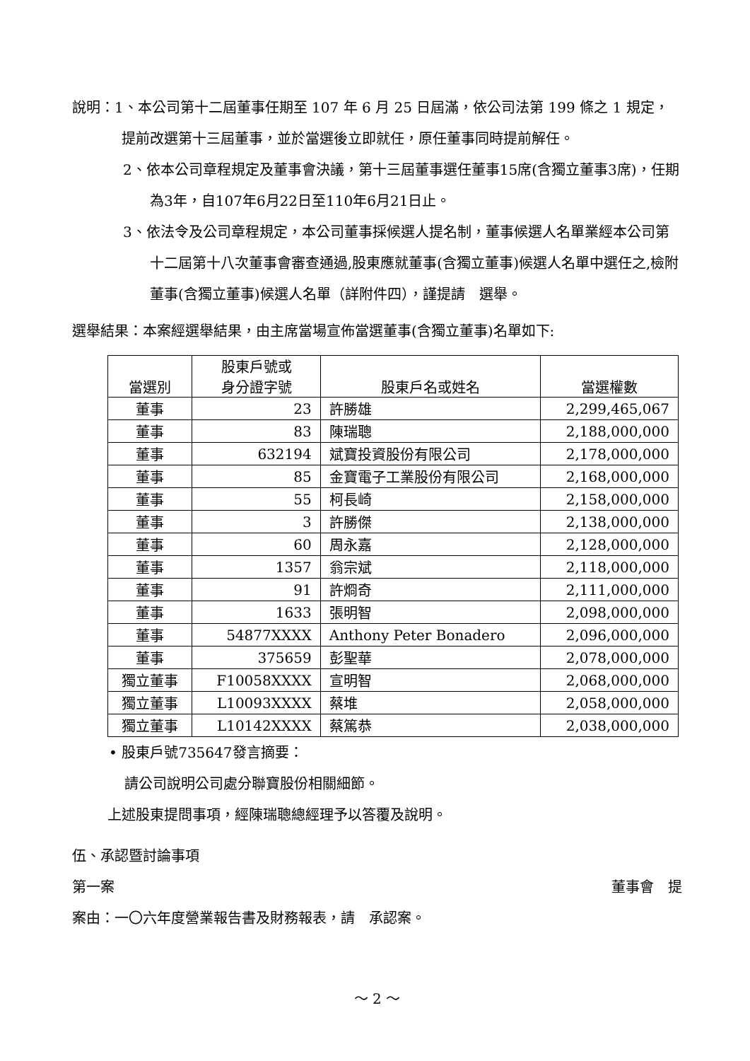說明：1、本公司第十二屆董事任期至 107 年 6 月 25 日屆滿，依公司法第 199 條之 1 規定，提前改選第十三屆董事，並於當選後立即就任，原任董事同時提前解任。
2、依本公司章程規定及董事會決議，第十三屆董事選任董事15席(含獨立董事3席)，任期為3年，自107年6月22日至110年6月21日止。
3、依法令及公司章程規定，本公司董事採候選人提名制，董事候選人名單業經本公司第十二屆第十八次董事會審查通過,股東應就董事(含獨立董事)候選人名單中選任之,檢附董事(含獨立董事)候選人名單（詳附件四），謹提請　選舉。
選舉結果：本案經選舉結果，由主席當場宣佈當選董事(含獨立董事)名單如下:
| 當選別 | 股東戶號或 身分證字號 | 股東戶名或姓名 | 當選權數 |
| --- | --- | --- | --- |
| 董事 | 23 | 許勝雄 | 2,299,465,067 |
| 董事 | 83 | 陳瑞聰 | 2,188,000,000 |
| 董事 | 632194 | 斌寶投資股份有限公司 | 2,178,000,000 |
| 董事 | 85 | 金寶電子工業股份有限公司 | 2,168,000,000 |
| 董事 | 55 | 柯長崎 | 2,158,000,000 |
| 董事 | 3 | 許勝傑 | 2,138,000,000 |
| 董事 | 60 | 周永嘉 | 2,128,000,000 |
| 董事 | 1357 | 翁宗斌 | 2,118,000,000 |
| 董事 | 91 | 許烱奇 | 2,111,000,000 |
| 董事 | 1633 | 張明智 | 2,098,000,000 |
| 董事 | 54877XXXX | Anthony Peter Bonadero | 2,096,000,000 |
| 董事 | 375659 | 彭聖華 | 2,078,000,000 |
| 獨立董事 | F10058XXXX | 宣明智 | 2,068,000,000 |
| 獨立董事 | L10093XXXX | 蔡堆 | 2,058,000,000 |
| 獨立董事 | L10142XXXX | 蔡篤恭 | 2,038,000,000 |
• 股東戶號735647發言摘要：
請公司說明公司處分聯寶股份相關細節。
上述股東提問事項，經陳瑞聰總經理予以答覆及說明。
伍、承認暨討論事項
第一案 董事會　提
案由：一〇六年度營業報告書及財務報表，請　承認案。
～ 2 ～